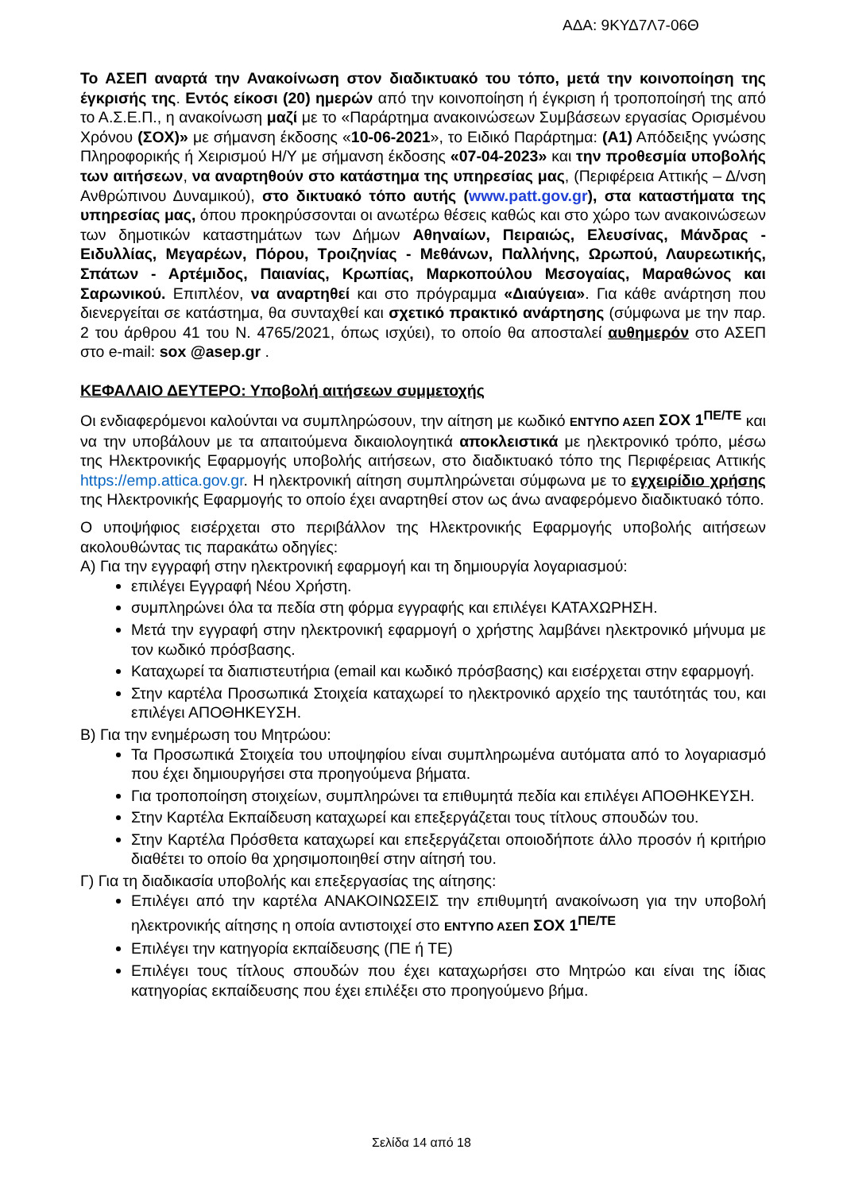ΑΔΑ: 9ΚΥΔ7Λ7-06Θ
Το ΑΣΕΠ αναρτά την Ανακοίνωση στον διαδικτυακό του τόπο, μετά την κοινοποίηση της έγκρισής της. Εντός είκοσι (20) ημερών από την κοινοποίηση ή έγκριση ή τροποποίησή της από το Α.Σ.Ε.Π., η ανακοίνωση μαζί με το «Παράρτημα ανακοινώσεων Συμβάσεων εργασίας Ορισμένου Χρόνου (ΣΟΧ)» με σήμανση έκδοσης «10-06-2021», το Ειδικό Παράρτημα: (Α1) Απόδειξης γνώσης Πληροφορικής ή Χειρισμού Η/Υ με σήμανση έκδοσης «07-04-2023» και την προθεσμία υποβολής των αιτήσεων, να αναρτηθούν στο κατάστημα της υπηρεσίας μας, (Περιφέρεια Αττικής – Δ/νση Ανθρώπινου Δυναμικού), στο δικτυακό τόπο αυτής (www.patt.gov.gr), στα καταστήματα της υπηρεσίας μας, όπου προκηρύσσονται οι ανωτέρω θέσεις καθώς και στο χώρο των ανακοινώσεων των δημοτικών καταστημάτων των Δήμων Αθηναίων, Πειραιώς, Ελευσίνας, Μάνδρας - Ειδυλλίας, Μεγαρέων, Πόρου, Τροιζηνίας - Μεθάνων, Παλλήνης, Ωρωπού, Λαυρεωτικής, Σπάτων - Αρτέμιδος, Παιανίας, Κρωπίας, Μαρκοπούλου Μεσογαίας, Μαραθώνος και Σαρωνικού. Επιπλέον, να αναρτηθεί και στο πρόγραμμα «Διαύγεια». Για κάθε ανάρτηση που διενεργείται σε κατάστημα, θα συνταχθεί και σχετικό πρακτικό ανάρτησης (σύμφωνα με την παρ. 2 του άρθρου 41 του Ν. 4765/2021, όπως ισχύει), το οποίο θα αποσταλεί αυθημερόν στο ΑΣΕΠ στο e-mail: sox @asep.gr .
ΚΕΦΑΛΑΙΟ ΔΕΥΤΕΡΟ: Υποβολή αιτήσεων συμμετοχής
Οι ενδιαφερόμενοι καλούνται να συμπληρώσουν, την αίτηση με κωδικό ΕΝΤΥΠΟ ΑΣΕΠ ΣΟΧ 1<sup>ΠΕ/ΤΕ</sup> και να την υποβάλουν με τα απαιτούμενα δικαιολογητικά αποκλειστικά με ηλεκτρονικό τρόπο, μέσω της Ηλεκτρονικής Εφαρμογής υποβολής αιτήσεων, στο διαδικτυακό τόπο της Περιφέρειας Αττικής https://emp.attica.gov.gr. Η ηλεκτρονική αίτηση συμπληρώνεται σύμφωνα με το εγχειρίδιο χρήσης της Ηλεκτρονικής Εφαρμογής το οποίο έχει αναρτηθεί στον ως άνω αναφερόμενο διαδικτυακό τόπο.
Ο υποψήφιος εισέρχεται στο περιβάλλον της Ηλεκτρονικής Εφαρμογής υποβολής αιτήσεων ακολουθώντας τις παρακάτω οδηγίες:
Α) Για την εγγραφή στην ηλεκτρονική εφαρμογή και τη δημιουργία λογαριασμού:
επιλέγει Εγγραφή Νέου Χρήστη.
συμπληρώνει όλα τα πεδία στη φόρμα εγγραφής και επιλέγει ΚΑΤΑΧΩΡΗΣΗ.
Μετά την εγγραφή στην ηλεκτρονική εφαρμογή ο χρήστης λαμβάνει ηλεκτρονικό μήνυμα με τον κωδικό πρόσβασης.
Καταχωρεί τα διαπιστευτήρια (email και κωδικό πρόσβασης) και εισέρχεται στην εφαρμογή.
Στην καρτέλα Προσωπικά Στοιχεία καταχωρεί το ηλεκτρονικό αρχείο της ταυτότητάς του, και επιλέγει ΑΠΟΘΗΚΕΥΣΗ.
Β) Για την ενημέρωση του Μητρώου:
Τα Προσωπικά Στοιχεία του υποψηφίου είναι συμπληρωμένα αυτόματα από το λογαριασμό που έχει δημιουργήσει στα προηγούμενα βήματα.
Για τροποποίηση στοιχείων, συμπληρώνει τα επιθυμητά πεδία και επιλέγει ΑΠΟΘΗΚΕΥΣΗ.
Στην Καρτέλα Εκπαίδευση καταχωρεί και επεξεργάζεται τους τίτλους σπουδών του.
Στην Καρτέλα Πρόσθετα καταχωρεί και επεξεργάζεται οποιοδήποτε άλλο προσόν ή κριτήριο διαθέτει το οποίο θα χρησιμοποιηθεί στην αίτησή του.
Γ) Για τη διαδικασία υποβολής και επεξεργασίας της αίτησης:
Επιλέγει από την καρτέλα ΑΝΑΚΟΙΝΩΣΕΙΣ την επιθυμητή ανακοίνωση για την υποβολή ηλεκτρονικής αίτησης η οποία αντιστοιχεί στο ΕΝΤΥΠΟ ΑΣΕΠ ΣΟΧ 1<sup>ΠΕ/ΤΕ</sup>
Επιλέγει την κατηγορία εκπαίδευσης (ΠΕ ή ΤΕ)
Επιλέγει τους τίτλους σπουδών που έχει καταχωρήσει στο Μητρώο και είναι της ίδιας κατηγορίας εκπαίδευσης που έχει επιλέξει στο προηγούμενο βήμα.
Σελίδα 14 από 18